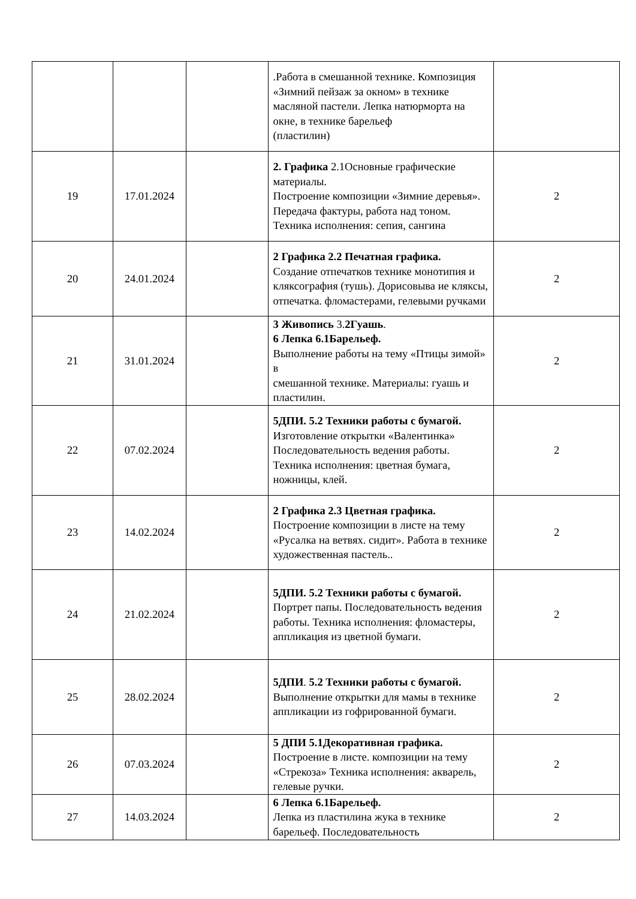| | | | .Работа в смешанной технике. Композиция «Зимний пейзаж за окном» в технике масляной пастели. Лепка натюрморта на окне, в технике барельеф (пластилин) | |
| 19 | 17.01.2024 | | 2. Графика 2.1Основные графические материалы. Построение композиции «Зимние деревья». Передача фактуры, работа над тоном. Техника исполнения: сепия, сангина | 2 |
| 20 | 24.01.2024 | | 2 Графика 2.2 Печатная графика. Создание отпечатков технике монотипия и кляксография (тушь). Дорисовыва ие кляксы, отпечатка. фломастерами, гелевыми ручками | 2 |
| 21 | 31.01.2024 | | 3 Живопись 3. 2Гуашь . 6 Лепка 6.1Барельеф. Выполнение работы на тему «Птицы зимой» в смешанной технике. Материалы: гуашь и пластилин. | 2 |
| 22 | 07.02.2024 | | 5ДПИ. 5.2 Техники работы с бумагой. Изготовление открытки «Валентинка» Последовательность ведения работы. Техника исполнения: цветная бумага, ножницы, клей. | 2 |
| 23 | 14.02.2024 | | 2 Графика 2.3 Цветная графика. Построение композиции в листе на тему «Русалка на ветвях. сидит». Работа в технике художественная пастель.. | 2 |
| 24 | 21.02.2024 | | 5ДПИ. 5.2 Техники работы с бумагой. Портрет папы. Последовательность ведения работы. Техника исполнения: фломастеры, аппликация из цветной бумаги. | 2 |
| 25 | 28.02.2024 | | 5ДПИ . 5.2 Техники работы с бумагой. Выполнение открытки для мамы в технике аппликации из гофрированной бумаги. | 2 |
| 26 | 07.03.2024 | | 5 ДПИ 5.1Декоративная графика. Построение в листе. композиции на тему «Стрекоза» Техника исполнения: акварель, гелевые ручки. | 2 |
| 27 | 14.03.2024 | | 6 Лепка 6.1Барельеф. Лепка из пластилина жука в технике барельеф. Последовательность | 2 |